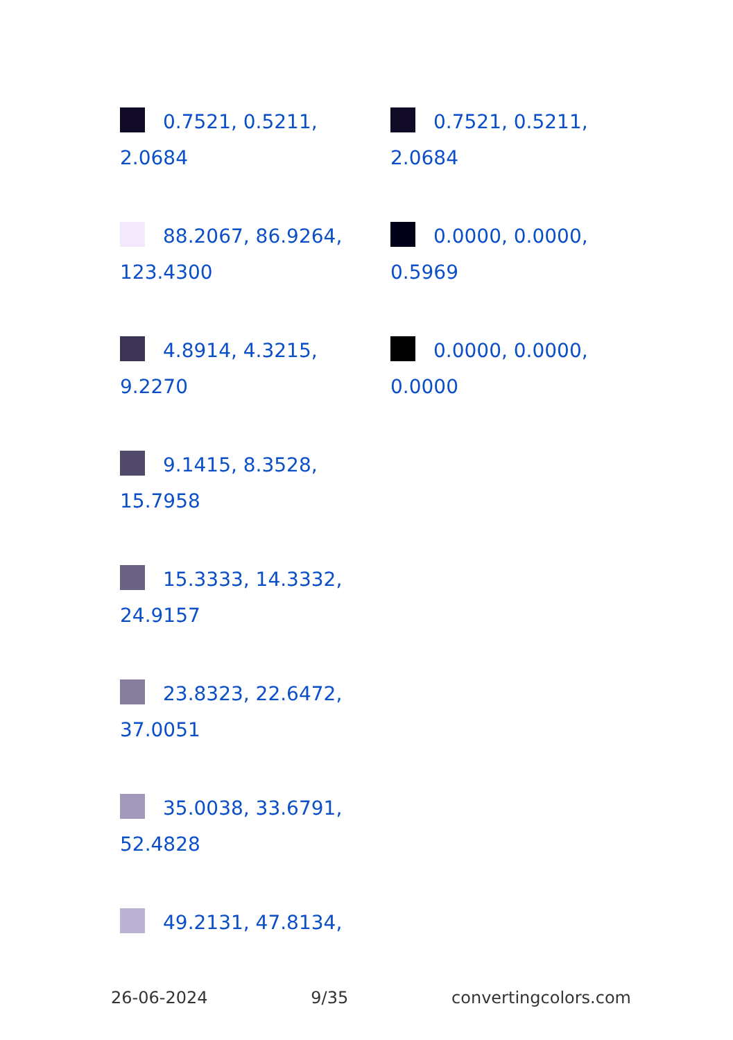0.7521, 0.5211,
2.0684
88.2067, 86.9264,
123.4300
4.8914, 4.3215,
9.2270
9.1415, 8.3528,
15.7958
15.3333, 14.3332,
24.9157
23.8323, 22.6472,
37.0051
35.0038, 33.6791,
52.4828
49.2131, 47.8134,
0.7521, 0.5211,
2.0684
0.0000, 0.0000,
0.5969
0.0000, 0.0000,
0.0000
26-06-2024 9/35 convertingcolors.com